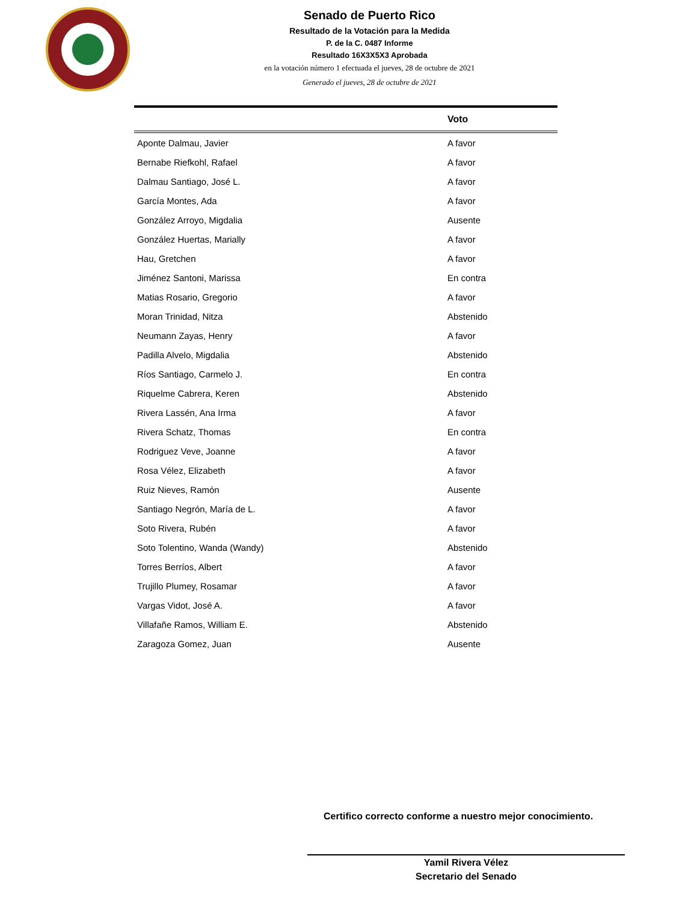Senado de Puerto Rico
Resultado de la Votación para la Medida
P. de la C. 0487 Informe
Resultado 16X3X5X3 Aprobada
en la votación número 1 efectuada el jueves, 28 de octubre de 2021
Generado el jueves, 28 de octubre de 2021
| | Voto |
| --- | --- |
| Aponte Dalmau, Javier | A favor |
| Bernabe Riefkohl, Rafael | A favor |
| Dalmau Santiago, José L. | A favor |
| García Montes, Ada | A favor |
| González Arroyo, Migdalia | Ausente |
| González Huertas, Marially | A favor |
| Hau, Gretchen | A favor |
| Jiménez Santoni, Marissa | En contra |
| Matias Rosario, Gregorio | A favor |
| Moran Trinidad, Nitza | Abstenido |
| Neumann Zayas, Henry | A favor |
| Padilla Alvelo, Migdalia | Abstenido |
| Ríos Santiago, Carmelo J. | En contra |
| Riquelme Cabrera, Keren | Abstenido |
| Rivera Lassén, Ana Irma | A favor |
| Rivera Schatz, Thomas | En contra |
| Rodriguez Veve, Joanne | A favor |
| Rosa Vélez, Elizabeth | A favor |
| Ruiz Nieves, Ramón | Ausente |
| Santiago Negrón, María de L. | A favor |
| Soto Rivera, Rubén | A favor |
| Soto Tolentino, Wanda (Wandy) | Abstenido |
| Torres Berríos, Albert | A favor |
| Trujillo Plumey, Rosamar | A favor |
| Vargas Vidot, José A. | A favor |
| Villafañe Ramos, William E. | Abstenido |
| Zaragoza Gomez, Juan | Ausente |
Certifico correcto conforme a nuestro mejor conocimiento.
Yamil Rivera Vélez
Secretario del Senado